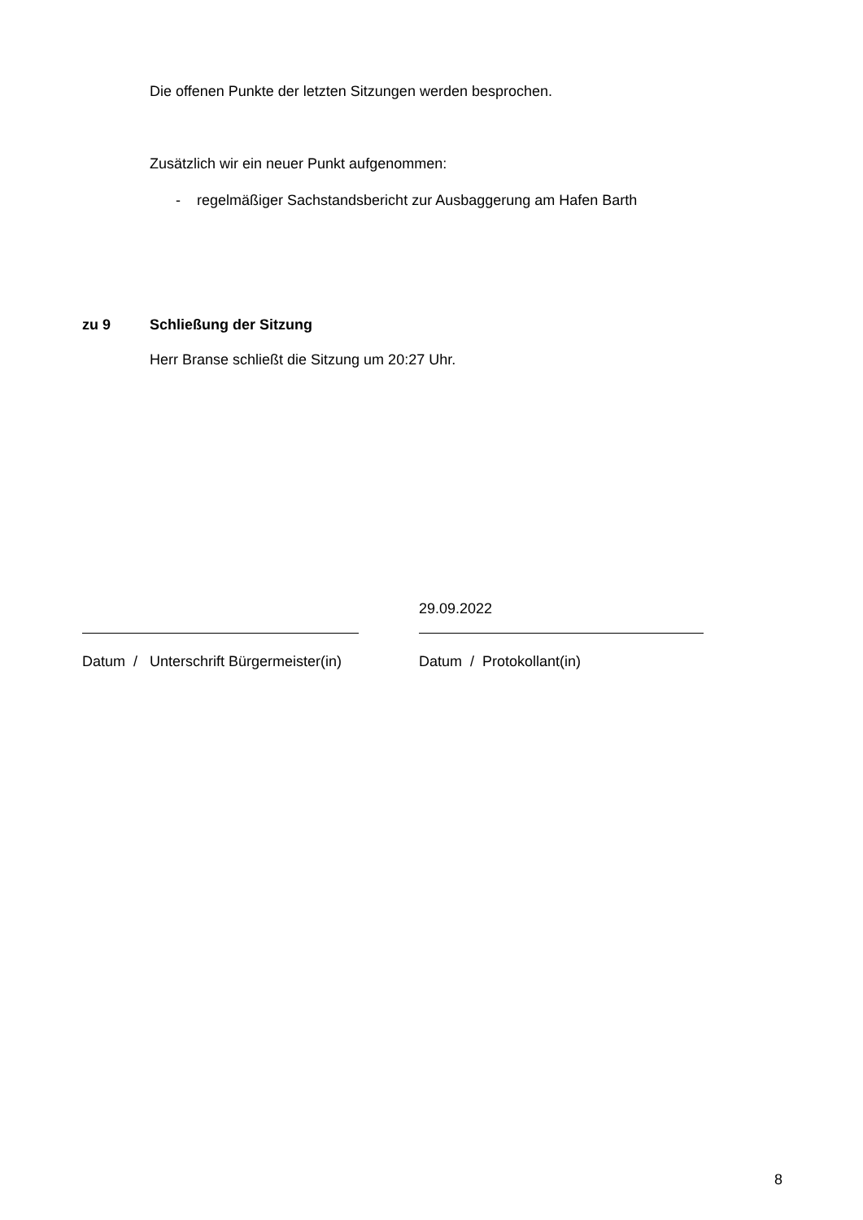Die offenen Punkte der letzten Sitzungen werden besprochen.
Zusätzlich wir ein neuer Punkt aufgenommen:
- regelmäßiger Sachstandsbericht zur Ausbaggerung am Hafen Barth
zu 9 Schließung der Sitzung
Herr Branse schließt die Sitzung um 20:27 Uhr.
Datum / Unterschrift Bürgermeister(in)
29.09.2022
Datum / Protokollant(in)
8